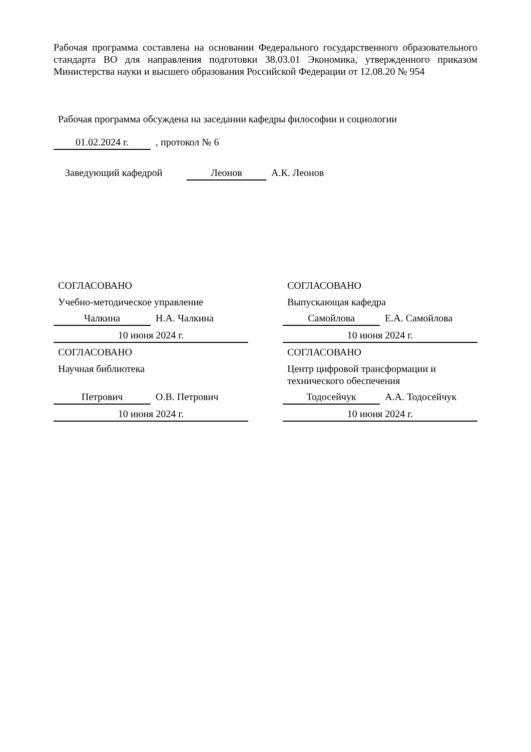Рабочая программа составлена на основании Федерального государственного образовательного стандарта ВО для направления подготовки 38.03.01 Экономика, утвержденного приказом Министерства науки и высшего образования Российской Федерации от 12.08.20 № 954
Рабочая программа обсуждена на заседании кафедры философии и социологии
01.02.2024 г.
, протокол № 6
Заведующий кафедрой
Леонов
А.К. Леонов
СОГЛАСОВАНО
Учебно-методическое управление
Чалкина
Н.А. Чалкина
10 июня 2024 г.
СОГЛАСОВАНО
Научная библиотека
Петрович
О.В. Петрович
10 июня 2024 г.
СОГЛАСОВАНО
Выпускающая кафедра
Самойлова
Е.А. Самойлова
10 июня 2024 г.
СОГЛАСОВАНО
Центр цифровой трансформации и технического обеспечения
Тодосейчук
А.А. Тодосейчук
10 июня 2024 г.